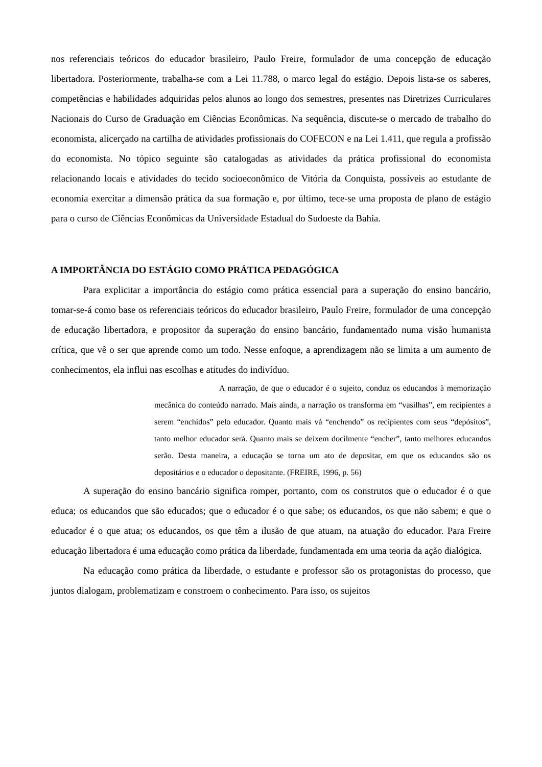nos referenciais teóricos do educador brasileiro, Paulo Freire, formulador de uma concepção de educação libertadora. Posteriormente, trabalha-se com a Lei 11.788, o marco legal do estágio. Depois lista-se os saberes, competências e habilidades adquiridas pelos alunos ao longo dos semestres, presentes nas Diretrizes Curriculares Nacionais do Curso de Graduação em Ciências Econômicas. Na sequência, discute-se o mercado de trabalho do economista, alicerçado na cartilha de atividades profissionais do COFECON e na Lei 1.411, que regula a profissão do economista. No tópico seguinte são catalogadas as atividades da prática profissional do economista relacionando locais e atividades do tecido socioeconômico de Vitória da Conquista, possíveis ao estudante de economia exercitar a dimensão prática da sua formação e, por último, tece-se uma proposta de plano de estágio para o curso de Ciências Econômicas da Universidade Estadual do Sudoeste da Bahia.
A IMPORTÂNCIA DO ESTÁGIO COMO PRÁTICA PEDAGÓGICA
Para explicitar a importância do estágio como prática essencial para a superação do ensino bancário, tomar-se-á como base os referenciais teóricos do educador brasileiro, Paulo Freire, formulador de uma concepção de educação libertadora, e propositor da superação do ensino bancário, fundamentado numa visão humanista crítica, que vê o ser que aprende como um todo. Nesse enfoque, a aprendizagem não se limita a um aumento de conhecimentos, ela influi nas escolhas e atitudes do indivíduo.
A narração, de que o educador é o sujeito, conduz os educandos à memorização mecânica do conteúdo narrado. Mais ainda, a narração os transforma em “vasilhas”, em recipientes a serem “enchidos” pelo educador. Quanto mais vá “enchendo” os recipientes com seus “depósitos”, tanto melhor educador será. Quanto mais se deixem docilmente “encher”, tanto melhores educandos serão. Desta maneira, a educação se torna um ato de depositar, em que os educandos são os depositários e o educador o depositante. (FREIRE, 1996, p. 56)
A superação do ensino bancário significa romper, portanto, com os construtos que o educador é o que educa; os educandos que são educados; que o educador é o que sabe; os educandos, os que não sabem; e que o educador é o que atua; os educandos, os que têm a ilusão de que atuam, na atuação do educador. Para Freire educação libertadora é uma educação como prática da liberdade, fundamentada em uma teoria da ação dialógica.
Na educação como prática da liberdade, o estudante e professor são os protagonistas do processo, que juntos dialogam, problematizam e constroem o conhecimento. Para isso, os sujeitos